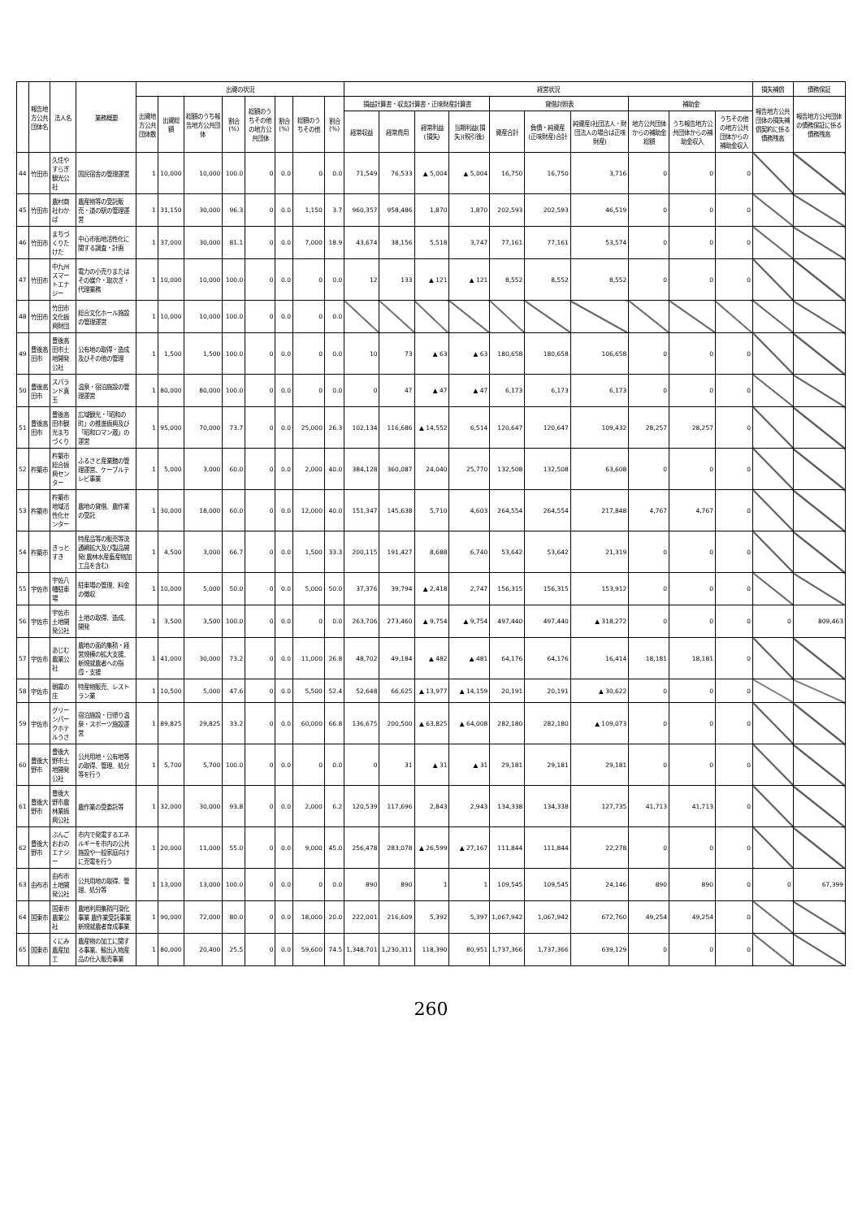| | 報告地方公共団体名 | 法人名 | 業務概要 | 出資の状況 | | | | | | | | 経営状況 | | | | | | | | | | 損失補償 | 債務保証 |
| --- | --- | --- | --- | --- | --- | --- | --- | --- | --- | --- | --- | --- | --- | --- | --- | --- | --- | --- | --- | --- | --- | --- | --- |
| | | | | 出資地方公共団体数 | 出資総額 | 総額のうち報告地方公共団体 | 割合(%) | 総額のうちその他の地方公共団体 | 割合(%) | 総額のうちその他 | 割合(%) | 損益計算書・収支計算書・正味財産計算書 | | | | 貸借対照表 | | | 補助金 | | | 報告地方公共団体の損失補償契約に係る債務残高 | 報告地方公共団体の債務保証に係る債務残高 |
| | | | | | | | | | | | | 経常収益 | 経常費用 | 経常利益(損失) | 当期利益(損失)(税引後) | 資産合計 | 負債・純資産(正味財産)合計 | 純資産(社団法人・財団法人の場合は正味財産) | 地方公共団体からの補助金総額 | うち報告地方公共団体からの補助金収入 | うちその他の地方公共団体からの補助金収入 | | |
| 44 | 竹田市 | 久住やすらぎ観光公社 | 国民宿舎の管理運営 | 1 | 10,000 | 10,000 | 100.0 | 0 | 0.0 | 0 | 0.0 | 71,549 | 76,533 | ▲ 5,004 | ▲ 5,004 | 16,750 | 16,750 | 3,716 | 0 | 0 | 0 | | |
| 45 | 竹田市 | 農村商社わかば | 農産物等の受託販売・道の駅の管理運営 | 1 | 31,150 | 30,000 | 96.3 | 0 | 0.0 | 1,150 | 3.7 | 960,357 | 958,486 | 1,870 | 1,870 | 202,593 | 202,593 | 46,519 | 0 | 0 | 0 | | |
| 46 | 竹田市 | まちづくりたけた | 中心市街地活性化に関する調査・計画 | 1 | 37,000 | 30,000 | 81.1 | 0 | 0.0 | 7,000 | 18.9 | 43,674 | 38,156 | 5,518 | 3,747 | 77,161 | 77,161 | 53,574 | 0 | 0 | 0 | | |
| 47 | 竹田市 | 中九州スマートエナジー | 電力の小売りまたはその媒介・取次ぎ・代理業務 | 1 | 10,000 | 10,000 | 100.0 | 0 | 0.0 | 0 | 0.0 | 12 | 133 | ▲ 121 | ▲ 121 | 8,552 | 8,552 | 8,552 | 0 | 0 | 0 | | |
| 48 | 竹田市 | 竹田市文化振興財団 | 総合文化ホール施設の管理運営 | 1 | 10,000 | 10,000 | 100.0 | 0 | 0.0 | 0 | 0.0 | | | | | | | | | | | | |
| 49 | 豊後高田市 | 豊後高田市土地開発公社 | 公有地の取得・造成及びその他の管理 | 1 | 1,500 | 1,500 | 100.0 | 0 | 0.0 | 0 | 0.0 | 10 | 73 | ▲ 63 | ▲ 63 | 180,658 | 180,658 | 106,658 | 0 | 0 | 0 | | |
| 50 | 豊後高田市 | スパランド真玉 | 温泉・宿泊施設の管理運営 | 1 | 80,000 | 80,000 | 100.0 | 0 | 0.0 | 0 | 0.0 | 0 | 47 | ▲ 47 | ▲ 47 | 6,173 | 6,173 | 6,173 | 0 | 0 | 0 | | |
| 51 | 豊後高田市 | 豊後高田市観光まちづくり | 広域観光・「昭和の町」の推進振興及び「昭和ロマン蔵」の運営 | 1 | 95,000 | 70,000 | 73.7 | 0 | 0.0 | 25,000 | 26.3 | 102,134 | 116,686 | ▲ 14,552 | 6,514 | 120,647 | 120,647 | 109,432 | 28,257 | 28,257 | 0 | | |
| 52 | 杵築市 | 杵築市総合振興センター | ふるさと産業館の管理運営、ケーブルテレビ事業 | 1 | 5,000 | 3,000 | 60.0 | 0 | 0.0 | 2,000 | 40.0 | 384,128 | 360,087 | 24,040 | 25,770 | 132,508 | 132,508 | 63,608 | 0 | 0 | 0 | | |
| 53 | 杵築市 | 杵築市地域活性化センター | 農地の貸借、農作業の受託 | 1 | 30,000 | 18,000 | 60.0 | 0 | 0.0 | 12,000 | 40.0 | 151,347 | 145,638 | 5,710 | 4,603 | 264,554 | 264,554 | 217,848 | 4,767 | 4,767 | 0 | | |
| 54 | 杵築市 | きっとすき | 特産品等の販売等流通網拡大及び製品開発(農林水産畜産物加工品を含む) | 1 | 4,500 | 3,000 | 66.7 | 0 | 0.0 | 1,500 | 33.3 | 200,115 | 191,427 | 8,688 | 6,740 | 53,642 | 53,642 | 21,319 | 0 | 0 | 0 | | |
| 55 | 宇佐市 | 宇佐八幡駐車場 | 駐車場の管理、料金の徴収 | 1 | 10,000 | 5,000 | 50.0 | 0 | 0.0 | 5,000 | 50.0 | 37,376 | 39,794 | ▲ 2,418 | 2,747 | 156,315 | 156,315 | 153,912 | 0 | 0 | 0 | | |
| 56 | 宇佐市 | 宇佐市土地開発公社 | 土地の取得、造成、開発 | 1 | 3,500 | 3,500 | 100.0 | 0 | 0.0 | 0 | 0.0 | 263,706 | 273,460 | ▲ 9,754 | ▲ 9,754 | 497,440 | 497,440 | ▲ 318,272 | 0 | 0 | 0 | 0 | 809,463 |
| 57 | 宇佐市 | あじむ農業公社 | 農地の面的集積・経営規模の拡大支援、新規就農者への指導・支援 | 1 | 41,000 | 30,000 | 73.2 | 0 | 0.0 | 11,000 | 26.8 | 48,702 | 49,184 | ▲ 482 | ▲ 481 | 64,176 | 64,176 | 16,414 | 18,181 | 18,181 | 0 | | |
| 58 | 宇佐市 | 朝霧の庄 | 特産物販売、レストラン業 | 1 | 10,500 | 5,000 | 47.6 | 0 | 0.0 | 5,500 | 52.4 | 52,648 | 66,625 | ▲ 13,977 | ▲ 14,159 | 20,191 | 20,191 | ▲ 30,622 | 0 | 0 | 0 | | |
| 59 | 宇佐市 | グリーンパークホテルうさ | 宿泊施設・日帰り温泉・スポーツ施設運営 | 1 | 89,825 | 29,825 | 33.2 | 0 | 0.0 | 60,000 | 66.8 | 136,675 | 200,500 | ▲ 63,825 | ▲ 64,008 | 282,180 | 282,180 | ▲ 109,073 | 0 | 0 | 0 | | |
| 60 | 豊後大野市 | 豊後大野市土地開発公社 | 公共用地・公有地等の取得、管理、処分等を行う | 1 | 5,700 | 5,700 | 100.0 | 0 | 0.0 | 0 | 0.0 | 0 | 31 | ▲ 31 | ▲ 31 | 29,181 | 29,181 | 29,181 | 0 | 0 | 0 | | |
| 61 | 豊後大野市 | 豊後大野市農林業振興公社 | 農作業の受委託等 | 1 | 32,000 | 30,000 | 93.8 | 0 | 0.0 | 2,000 | 6.2 | 120,539 | 117,696 | 2,843 | 2,943 | 134,338 | 134,338 | 127,735 | 41,713 | 41,713 | 0 | | |
| 62 | 豊後大野市 | ぶんごおおのエナジー | 市内で発電するエネルギーを市内の公共施設や一般家庭向けに売電を行う | 1 | 20,000 | 11,000 | 55.0 | 0 | 0.0 | 9,000 | 45.0 | 256,478 | 283,078 | ▲ 26,599 | ▲ 27,167 | 111,844 | 111,844 | 22,278 | 0 | 0 | 0 | | |
| 63 | 由布市 | 由布市土地開発公社 | 公共用地の取得、管理、処分等 | 1 | 13,000 | 13,000 | 100.0 | 0 | 0.0 | 0 | 0.0 | 890 | 890 | 1 | 1 | 109,545 | 109,545 | 24,146 | 890 | 890 | 0 | 0 | 67,399 |
| 64 | 国東市 | 国東市農業公社 | 農地利用集積円滑化事業 農作業受託事業 新規就農者育成事業 | 1 | 90,000 | 72,000 | 80.0 | 0 | 0.0 | 18,000 | 20.0 | 222,001 | 216,609 | 5,392 | 5,397 | 1,067,942 | 1,067,942 | 672,760 | 49,254 | 49,254 | 0 | | |
| 65 | 国東市 | くにみ農産加工 | 農産物の加工に関する事業、輸出入物産品の仕入販売事業 | 1 | 80,000 | 20,400 | 25.5 | 0 | 0.0 | 59,600 | 74.5 | 1,348,701 | 1,230,311 | 118,390 | 80,951 | 1,737,366 | 1,737,366 | 639,129 | 0 | 0 | 0 | | |
260